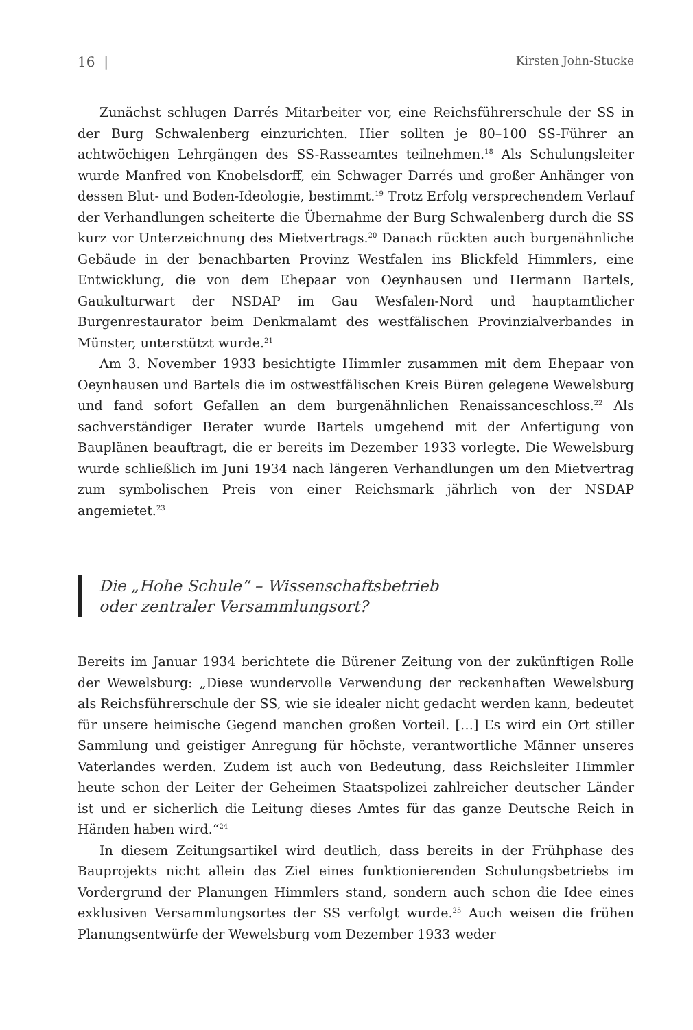16 | Kirsten John-Stucke
Zunächst schlugen Darrés Mitarbeiter vor, eine Reichsführerschule der SS in der Burg Schwalenberg einzurichten. Hier sollten je 80–100 SS-Führer an achtwöchigen Lehrgängen des SS-Rasseamtes teilnehmen.<sup>18</sup> Als Schulungsleiter wurde Manfred von Knobelsdorff, ein Schwager Darrés und großer Anhänger von dessen Blut- und Boden-Ideologie, bestimmt.<sup>19</sup> Trotz Erfolg versprechendem Verlauf der Verhandlungen scheiterte die Übernahme der Burg Schwalenberg durch die SS kurz vor Unterzeichnung des Mietvertrags.<sup>20</sup> Danach rückten auch burgenähnliche Gebäude in der benachbarten Provinz Westfalen ins Blickfeld Himmlers, eine Entwicklung, die von dem Ehepaar von Oeynhausen und Hermann Bartels, Gaukulturwart der NSDAP im Gau Wesfalen-Nord und hauptamtlicher Burgenrestaurator beim Denkmalamt des westfälischen Provinzialverbandes in Münster, unterstützt wurde.<sup>21</sup>
Am 3. November 1933 besichtigte Himmler zusammen mit dem Ehepaar von Oeynhausen und Bartels die im ostwestfälischen Kreis Büren gelegene Wewelsburg und fand sofort Gefallen an dem burgenähnlichen Renaissanceschloss.<sup>22</sup> Als sachverständiger Berater wurde Bartels umgehend mit der Anfertigung von Bauplänen beauftragt, die er bereits im Dezember 1933 vorlegte. Die Wewelsburg wurde schließlich im Juni 1934 nach längeren Verhandlungen um den Mietvertrag zum symbolischen Preis von einer Reichsmark jährlich von der NSDAP angemietet.<sup>23</sup>
Die „Hohe Schule“ – Wissenschaftsbetrieb
oder zentraler Versammlungsort?
Bereits im Januar 1934 berichtete die Bürener Zeitung von der zukünftigen Rolle der Wewelsburg: „Diese wundervolle Verwendung der reckenhaften Wewelsburg als Reichsführerschule der SS, wie sie idealer nicht gedacht werden kann, bedeutet für unsere heimische Gegend manchen großen Vorteil. […] Es wird ein Ort stiller Sammlung und geistiger Anregung für höchste, verantwortliche Männer unseres Vaterlandes werden. Zudem ist auch von Bedeutung, dass Reichsleiter Himmler heute schon der Leiter der Geheimen Staatspolizei zahlreicher deutscher Länder ist und er sicherlich die Leitung dieses Amtes für das ganze Deutsche Reich in Händen haben wird.“<sup>24</sup>
In diesem Zeitungsartikel wird deutlich, dass bereits in der Frühphase des Bauprojekts nicht allein das Ziel eines funktionierenden Schulungsbetriebs im Vordergrund der Planungen Himmlers stand, sondern auch schon die Idee eines exklusiven Versammlungsortes der SS verfolgt wurde.<sup>25</sup> Auch weisen die frühen Planungsentwürfe der Wewelsburg vom Dezember 1933 weder